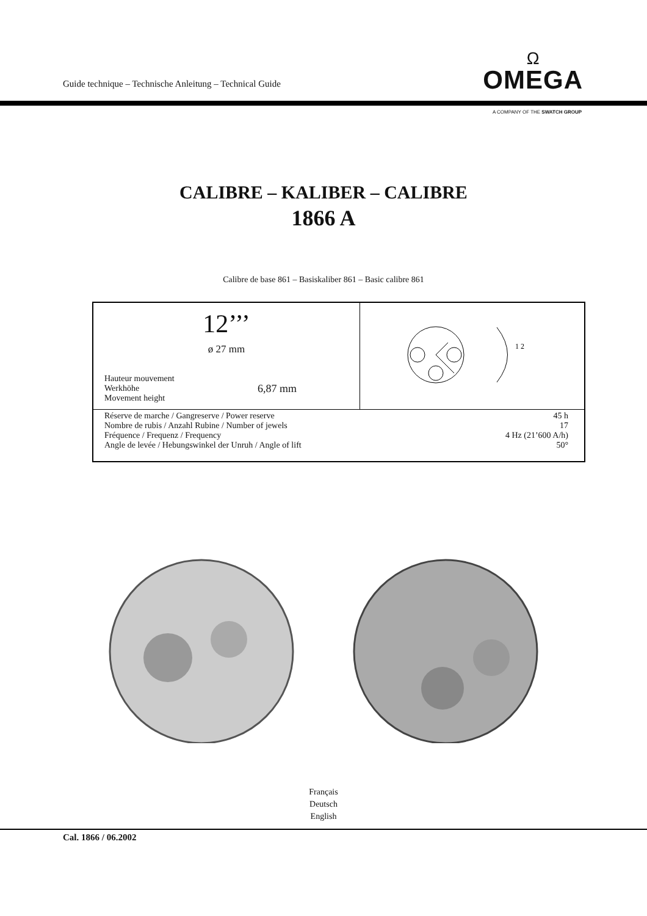Guide technique – Technische Anleitung – Technical Guide
Ω
OMEGA
A COMPANY OF THE SWATCH GROUP
CALIBRE – KALIBER – CALIBRE
1866 A
Calibre de base 861 – Basiskaliber 861 – Basic calibre 861
| 12’’’ ø 27 mm Hauteur mouvement Werkhöhe Movement height 6,87 mm | 1 2 |
| Réserve de marche / Gangreserve / Power reserve 45 h Nombre de rubis / Anzahl Rubine / Number of jewels 17 Fréquence / Frequenz / Frequency 4 Hz (21’600 A/h) Angle de levée / Hebungswinkel der Unruh / Angle of lift 50° | |
Français
Deutsch
English
Cal. 1866 / 06.2002